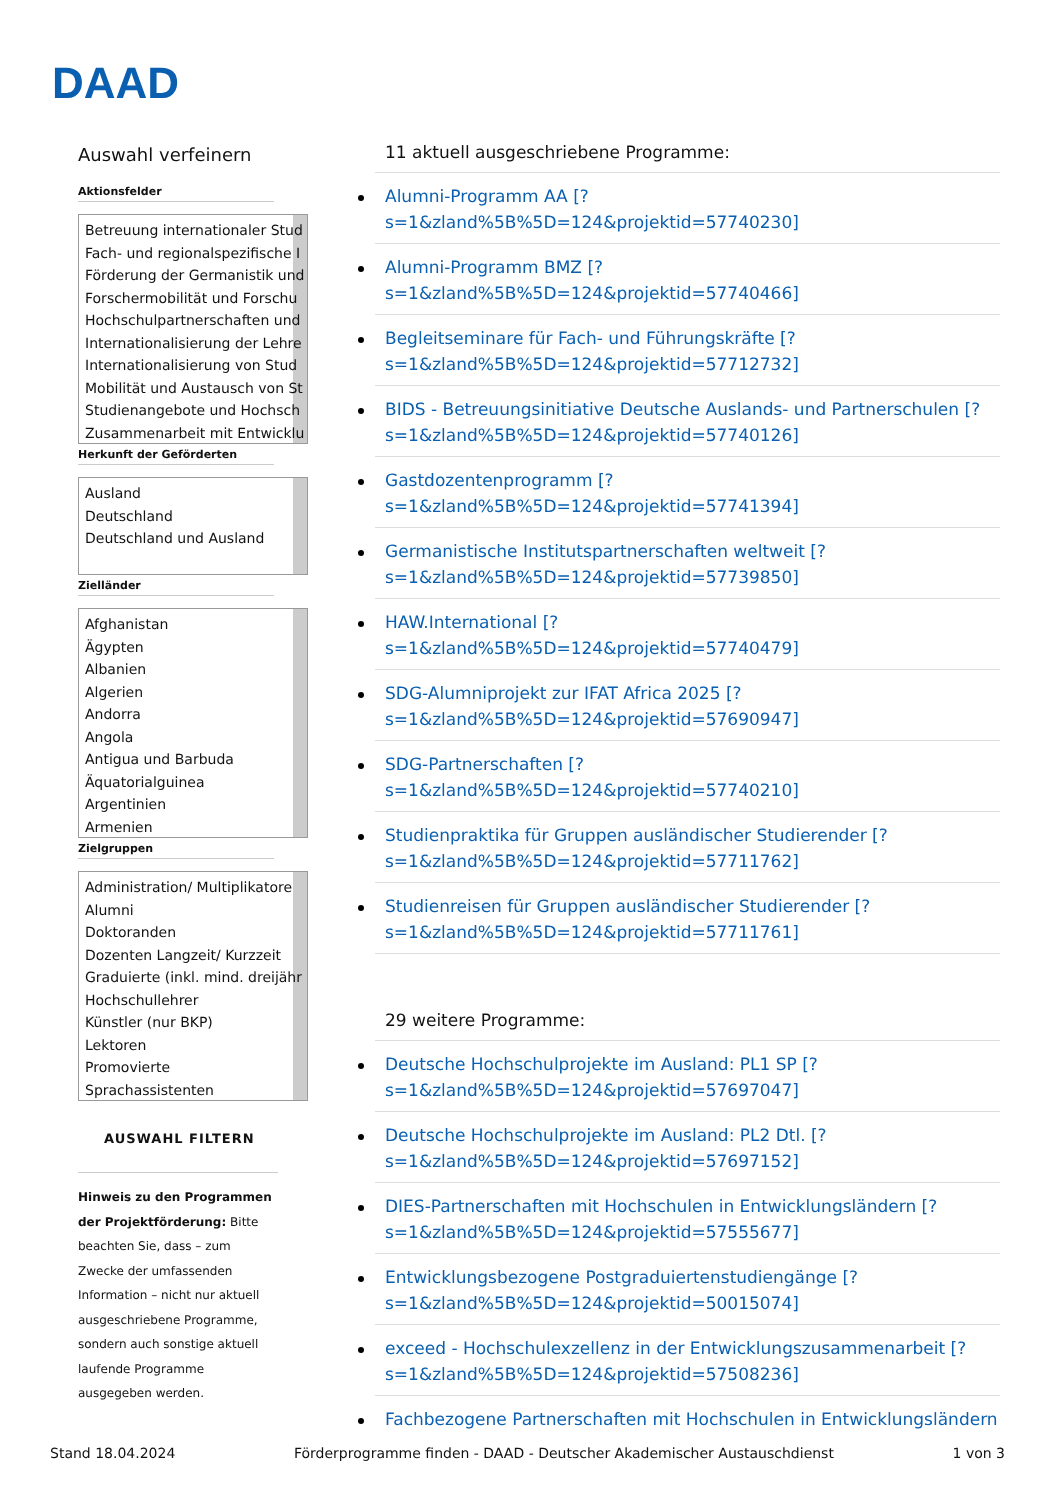DAAD
Auswahl verfeinern
Aktionsfelder
Betreuung internationaler Stud
Fach- und regionalspezifische I
Förderung der Germanistik und
Forschermobilität und Forschu
Hochschulpartnerschaften und
Internationalisierung der Lehre
Internationalisierung von Stud
Mobilität und Austausch von St
Studienangebote und Hochsch
Zusammenarbeit mit Entwicklu
Herkunft der Geförderten
Ausland
Deutschland
Deutschland und Ausland
Zielländer
Afghanistan
Ägypten
Albanien
Algerien
Andorra
Angola
Antigua und Barbuda
Äquatorialguinea
Argentinien
Armenien
Zielgruppen
Administration/ Multiplikatore
Alumni
Doktoranden
Dozenten Langzeit/ Kurzzeit
Graduierte (inkl. mind. dreijähr
Hochschullehrer
Künstler (nur BKP)
Lektoren
Promovierte
Sprachassistenten
AUSWAHL FILTERN
Hinweis zu den Programmen der Projektförderung: Bitte beachten Sie, dass – zum Zwecke der umfassenden Information – nicht nur aktuell ausgeschriebene Programme, sondern auch sonstige aktuell laufende Programme ausgegeben werden.
11 aktuell ausgeschriebene Programme:
Alumni-Programm AA [?
s=1&zland%5B%5D=124&projektid=57740230]
Alumni-Programm BMZ [?
s=1&zland%5B%5D=124&projektid=57740466]
Begleitseminare für Fach- und Führungskräfte [?
s=1&zland%5B%5D=124&projektid=57712732]
BIDS - Betreuungsinitiative Deutsche Auslands- und Partnerschulen [?
s=1&zland%5B%5D=124&projektid=57740126]
Gastdozentenprogramm [?
s=1&zland%5B%5D=124&projektid=57741394]
Germanistische Institutspartnerschaften weltweit [?
s=1&zland%5B%5D=124&projektid=57739850]
HAW.International [?
s=1&zland%5B%5D=124&projektid=57740479]
SDG-Alumniprojekt zur IFAT Africa 2025 [?
s=1&zland%5B%5D=124&projektid=57690947]
SDG-Partnerschaften [?
s=1&zland%5B%5D=124&projektid=57740210]
Studienpraktika für Gruppen ausländischer Studierender [?
s=1&zland%5B%5D=124&projektid=57711762]
Studienreisen für Gruppen ausländischer Studierender [?
s=1&zland%5B%5D=124&projektid=57711761]
29 weitere Programme:
Deutsche Hochschulprojekte im Ausland: PL1 SP [?
s=1&zland%5B%5D=124&projektid=57697047]
Deutsche Hochschulprojekte im Ausland: PL2 Dtl. [?
s=1&zland%5B%5D=124&projektid=57697152]
DIES-Partnerschaften mit Hochschulen in Entwicklungsländern [?
s=1&zland%5B%5D=124&projektid=57555677]
Entwicklungsbezogene Postgraduiertenstudiengänge [?
s=1&zland%5B%5D=124&projektid=50015074]
exceed - Hochschulexzellenz in der Entwicklungszusammenarbeit [?
s=1&zland%5B%5D=124&projektid=57508236]
Fachbezogene Partnerschaften mit Hochschulen in Entwicklungsländern
Stand 18.04.2024 Förderprogramme finden - DAAD - Deutscher Akademischer Austauschdienst 1 von 3